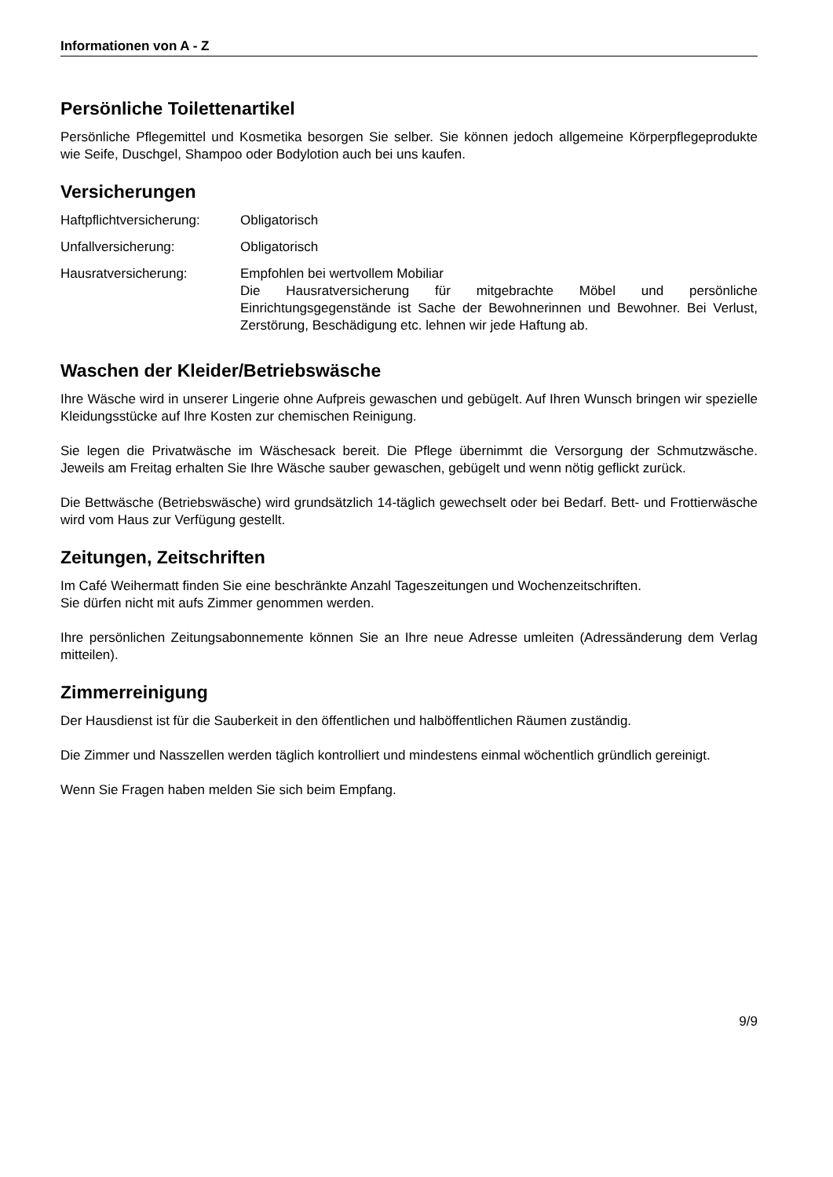Informationen von A - Z
Persönliche Toilettenartikel
Persönliche Pflegemittel und Kosmetika besorgen Sie selber. Sie können jedoch allgemeine Körperpflegeprodukte wie Seife, Duschgel, Shampoo oder Bodylotion auch bei uns kaufen.
Versicherungen
| Haftpflichtversicherung: | Obligatorisch |
| Unfallversicherung: | Obligatorisch |
| Hausratversicherung: | Empfohlen bei wertvollem Mobiliar Die Hausratversicherung für mitgebrachte Möbel und persönliche Einrichtungsgegenstände ist Sache der Bewohnerinnen und Bewohner. Bei Verlust, Zerstörung, Beschädigung etc. lehnen wir jede Haftung ab. |
Waschen der Kleider/Betriebswäsche
Ihre Wäsche wird in unserer Lingerie ohne Aufpreis gewaschen und gebügelt. Auf Ihren Wunsch bringen wir spezielle Kleidungsstücke auf Ihre Kosten zur chemischen Reinigung.
Sie legen die Privatwäsche im Wäschesack bereit. Die Pflege übernimmt die Versorgung der Schmutzwäsche. Jeweils am Freitag erhalten Sie Ihre Wäsche sauber gewaschen, gebügelt und wenn nötig geflickt zurück.
Die Bettwäsche (Betriebswäsche) wird grundsätzlich 14-täglich gewechselt oder bei Bedarf. Bett- und Frottierwäsche wird vom Haus zur Verfügung gestellt.
Zeitungen, Zeitschriften
Im Café Weihermatt finden Sie eine beschränkte Anzahl Tageszeitungen und Wochenzeitschriften.
Sie dürfen nicht mit aufs Zimmer genommen werden.
Ihre persönlichen Zeitungsabonnemente können Sie an Ihre neue Adresse umleiten (Adressänderung dem Verlag mitteilen).
Zimmerreinigung
Der Hausdienst ist für die Sauberkeit in den öffentlichen und halböffentlichen Räumen zuständig.
Die Zimmer und Nasszellen werden täglich kontrolliert und mindestens einmal wöchentlich gründlich gereinigt.
Wenn Sie Fragen haben melden Sie sich beim Empfang.
9/9